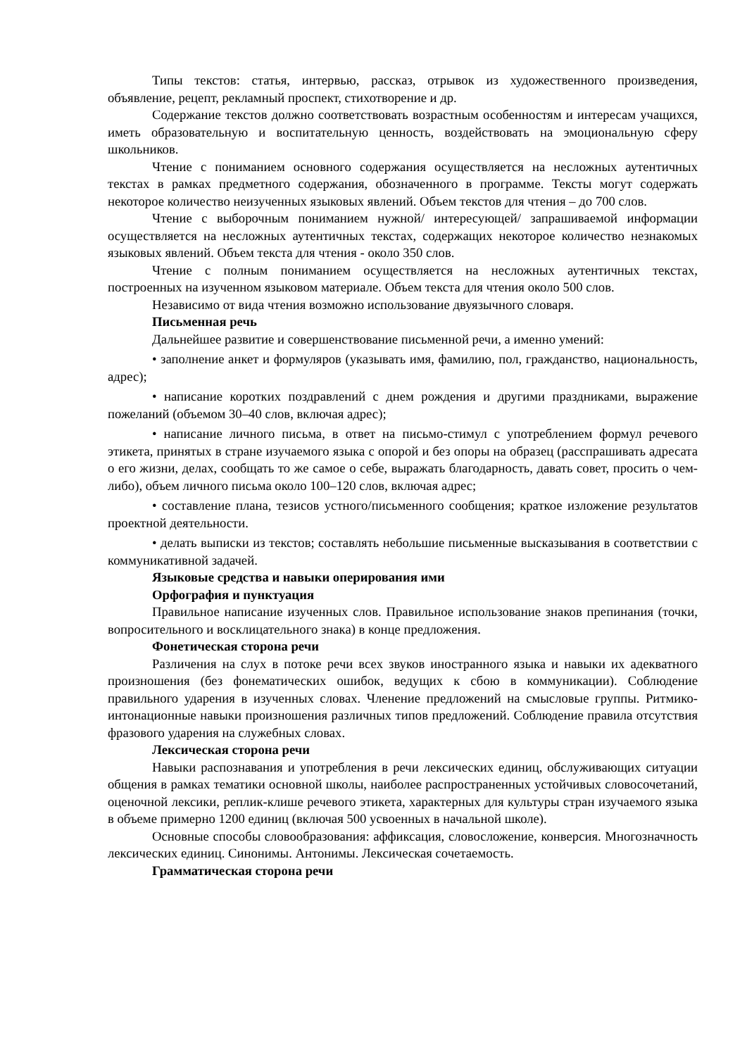Типы текстов: статья, интервью, рассказ, отрывок из художественного произведения, объявление, рецепт, рекламный проспект, стихотворение и др.
Содержание текстов должно соответствовать возрастным особенностям и интересам учащихся, иметь образовательную и воспитательную ценность, воздействовать на эмоциональную сферу школьников.
Чтение с пониманием основного содержания осуществляется на несложных аутентичных текстах в рамках предметного содержания, обозначенного в программе. Тексты могут содержать некоторое количество неизученных языковых явлений. Объем текстов для чтения – до 700 слов.
Чтение с выборочным пониманием нужной/ интересующей/ запрашиваемой информации осуществляется на несложных аутентичных текстах, содержащих некоторое количество незнакомых языковых явлений. Объем текста для чтения - около 350 слов.
Чтение с полным пониманием осуществляется на несложных аутентичных текстах, построенных на изученном языковом материале. Объем текста для чтения около 500 слов.
Независимо от вида чтения возможно использование двуязычного словаря.
Письменная речь
Дальнейшее развитие и совершенствование письменной речи, а именно умений:
• заполнение анкет и формуляров (указывать имя, фамилию, пол, гражданство, национальность, адрес);
• написание коротких поздравлений с днем рождения и другими праздниками, выражение пожеланий (объемом 30–40 слов, включая адрес);
• написание личного письма, в ответ на письмо-стимул с употреблением формул речевого этикета, принятых в стране изучаемого языка с опорой и без опоры на образец (расспрашивать адресата о его жизни, делах, сообщать то же самое о себе, выражать благодарность, давать совет, просить о чем-либо), объем личного письма около 100–120 слов, включая адрес;
• составление плана, тезисов устного/письменного сообщения; краткое изложение результатов проектной деятельности.
• делать выписки из текстов; составлять небольшие письменные высказывания в соответствии с коммуникативной задачей.
Языковые средства и навыки оперирования ими
Орфография и пунктуация
Правильное написание изученных слов. Правильное использование знаков препинания (точки, вопросительного и восклицательного знака) в конце предложения.
Фонетическая сторона речи
Различения на слух в потоке речи всех звуков иностранного языка и навыки их адекватного произношения (без фонематических ошибок, ведущих к сбою в коммуникации). Соблюдение правильного ударения в изученных словах. Членение предложений на смысловые группы. Ритмико-интонационные навыки произношения различных типов предложений. Соблюдение правила отсутствия фразового ударения на служебных словах.
Лексическая сторона речи
Навыки распознавания и употребления в речи лексических единиц, обслуживающих ситуации общения в рамках тематики основной школы, наиболее распространенных устойчивых словосочетаний, оценочной лексики, реплик-клише речевого этикета, характерных для культуры стран изучаемого языка в объеме примерно 1200 единиц (включая 500 усвоенных в начальной школе).
Основные способы словообразования: аффиксация, словосложение, конверсия. Многозначность лексических единиц. Синонимы. Антонимы. Лексическая сочетаемость.
Грамматическая сторона речи